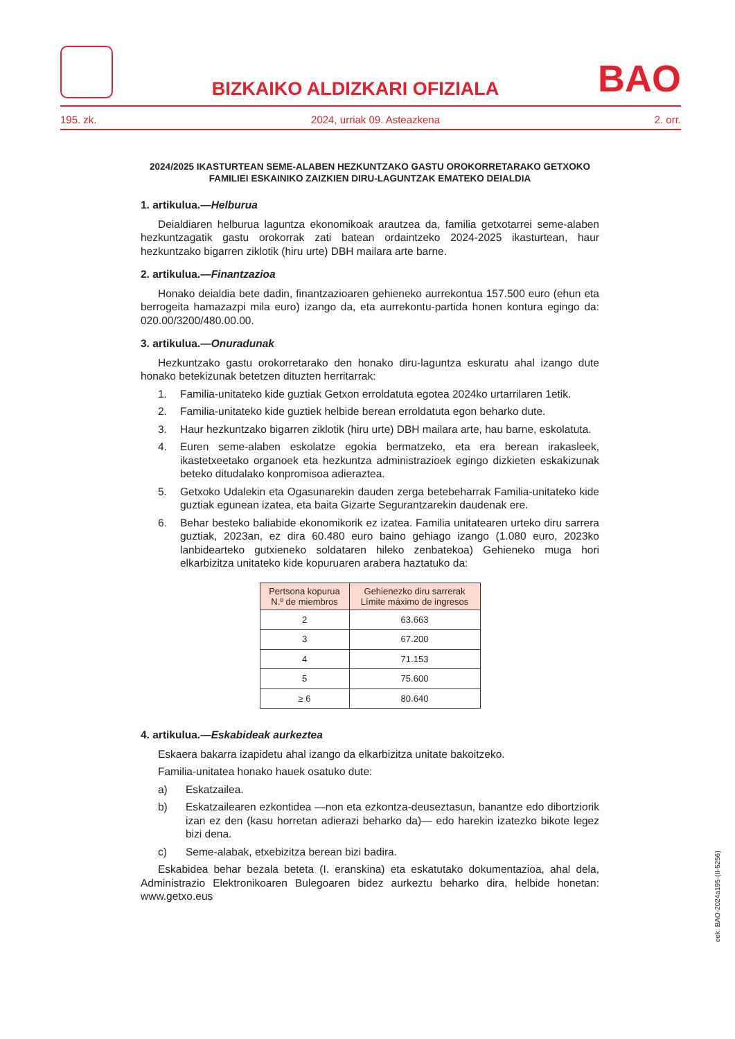BIZKAIKO ALDIZKARI OFIZIALA
BAO
195. zk. 2024, urriak 09. Asteazkena 2. orr.
2024/2025 IKASTURTEAN SEME-ALABEN HEZKUNTZAKO GASTU OROKORRETARAKO GETXOKO FAMILIEI ESKAINIKO ZAIZKIEN DIRU-LAGUNTZAK EMATEKO DEIALDIA
1. artikulua.—Helburua
Deialdiaren helburua laguntza ekonomikoak arautzea da, familia getxotarrei seme-alaben hezkuntzagatik gastu orokorrak zati batean ordaintzeko 2024-2025 ikasturtean, haur hezkuntzako bigarren ziklotik (hiru urte) DBH mailara arte barne.
2. artikulua.—Finantzazioa
Honako deialdia bete dadin, finantzazioaren gehieneko aurrekontua 157.500 euro (ehun eta berrogeita hamazazpi mila euro) izango da, eta aurrekontu-partida honen kontura egingo da: 020.00/3200/480.00.00.
3. artikulua.—Onuradunak
Hezkuntzako gastu orokorretarako den honako diru-laguntza eskuratu ahal izango dute honako betekizunak betetzen dituzten herritarrak:
1. Familia-unitateko kide guztiak Getxon erroldatuta egotea 2024ko urtarrilaren 1etik.
2. Familia-unitateko kide guztiek helbide berean erroldatuta egon beharko dute.
3. Haur hezkuntzako bigarren ziklotik (hiru urte) DBH mailara arte, hau barne, eskolatuta.
4. Euren seme-alaben eskolatze egokia bermatzeko, eta era berean irakasleek, ikastetxeetako organoek eta hezkuntza administrazioek egingo dizkieten eskakizunak beteko ditudalako konpromisoa adieraztea.
5. Getxoko Udalekin eta Ogasunarekin dauden zerga betebeharrak Familia-unitateko kide guztiak egunean izatea, eta baita Gizarte Segurantzarekin daudenak ere.
6. Behar besteko baliabide ekonomikorik ez izatea. Familia unitatearen urteko diru sarrera guztiak, 2023an, ez dira 60.480 euro baino gehiago izango (1.080 euro, 2023ko lanbidearteko gutxieneko soldataren hileko zenbatekoa) Gehieneko muga hori elkarbizitza unitateko kide kopuruaren arabera haztatuko da:
| Pertsona kopurua N.º de miembros | Gehienezko diru sarrerak Límite máximo de ingresos |
| --- | --- |
| 2 | 63.663 |
| 3 | 67.200 |
| 4 | 71.153 |
| 5 | 75.600 |
| ≥ 6 | 80.640 |
4. artikulua.—Eskabideak aurkeztea
Eskaera bakarra izapidetu ahal izango da elkarbizitza unitate bakoitzeko.
Familia-unitatea honako hauek osatuko dute:
a) Eskatzailea.
b) Eskatzailearen ezkontidea —non eta ezkontza-deuseztasun, banantze edo dibortziorik izan ez den (kasu horretan adierazi beharko da)— edo harekin izatezko bikote legez bizi dena.
c) Seme-alabak, etxebizitza berean bizi badira.
Eskabidea behar bezala beteta (I. eranskina) eta eskatutako dokumentazioa, ahal dela, Administrazio Elektronikoaren Bulegoaren bidez aurkeztu beharko dira, helbide honetan: www.getxo.eus
eek: BAO-2024a195-(II-5256)